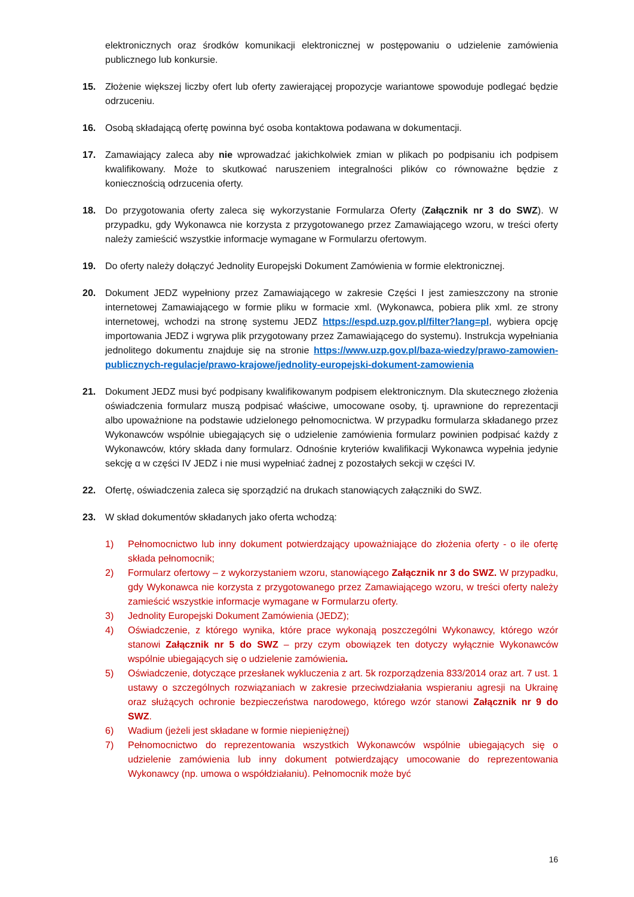elektronicznych oraz środków komunikacji elektronicznej w postępowaniu o udzielenie zamówienia publicznego lub konkursie.
15. Złożenie większej liczby ofert lub oferty zawierającej propozycje wariantowe spowoduje podlegać będzie odrzuceniu.
16. Osobą składającą ofertę powinna być osoba kontaktowa podawana w dokumentacji.
17. Zamawiający zaleca aby nie wprowadzać jakichkolwiek zmian w plikach po podpisaniu ich podpisem kwalifikowany. Może to skutkować naruszeniem integralności plików co równoważne będzie z koniecznością odrzucenia oferty.
18. Do przygotowania oferty zaleca się wykorzystanie Formularza Oferty (Załącznik nr 3 do SWZ). W przypadku, gdy Wykonawca nie korzysta z przygotowanego przez Zamawiającego wzoru, w treści oferty należy zamieścić wszystkie informacje wymagane w Formularzu ofertowym.
19. Do oferty należy dołączyć Jednolity Europejski Dokument Zamówienia w formie elektronicznej.
20. Dokument JEDZ wypełniony przez Zamawiającego w zakresie Części I jest zamieszczony na stronie internetowej Zamawiającego w formie pliku w formacie xml. (Wykonawca, pobiera plik xml. ze strony internetowej, wchodzi na stronę systemu JEDZ https://espd.uzp.gov.pl/filter?lang=pl, wybiera opcję importowania JEDZ i wgrywa plik przygotowany przez Zamawiającego do systemu). Instrukcja wypełniania jednolitego dokumentu znajduje się na stronie https://www.uzp.gov.pl/baza-wiedzy/prawo-zamowien-publicznych-regulacje/prawo-krajowe/jednolity-europejski-dokument-zamowienia
21. Dokument JEDZ musi być podpisany kwalifikowanym podpisem elektronicznym. Dla skutecznego złożenia oświadczenia formularz muszą podpisać właściwe, umocowane osoby, tj. uprawnione do reprezentacji albo upoważnione na podstawie udzielonego pełnomocnictwa. W przypadku formularza składanego przez Wykonawców wspólnie ubiegających się o udzielenie zamówienia formularz powinien podpisać każdy z Wykonawców, który składa dany formularz. Odnośnie kryteriów kwalifikacji Wykonawca wypełnia jedynie sekcję α w części IV JEDZ i nie musi wypełniać żadnej z pozostałych sekcji w części IV.
22. Ofertę, oświadczenia zaleca się sporządzić na drukach stanowiących załączniki do SWZ.
23. W skład dokumentów składanych jako oferta wchodzą:
1) Pełnomocnictwo lub inny dokument potwierdzający upoważniające do złożenia oferty - o ile ofertę składa pełnomocnik;
2) Formularz ofertowy – z wykorzystaniem wzoru, stanowiącego Załącznik nr 3 do SWZ. W przypadku, gdy Wykonawca nie korzysta z przygotowanego przez Zamawiającego wzoru, w treści oferty należy zamieścić wszystkie informacje wymagane w Formularzu oferty.
3) Jednolity Europejski Dokument Zamówienia (JEDZ);
4) Oświadczenie, z którego wynika, które prace wykonają poszczególni Wykonawcy, którego wzór stanowi Załącznik nr 5 do SWZ – przy czym obowiązek ten dotyczy wyłącznie Wykonawców wspólnie ubiegających się o udzielenie zamówienia.
5) Oświadczenie, dotyczące przesłanek wykluczenia z art. 5k rozporządzenia 833/2014 oraz art. 7 ust. 1 ustawy o szczególnych rozwiązaniach w zakresie przeciwdziałania wspieraniu agresji na Ukrainę oraz służących ochronie bezpieczeństwa narodowego, którego wzór stanowi Załącznik nr 9 do SWZ.
6) Wadium (jeżeli jest składane w formie niepieniężnej)
7) Pełnomocnictwo do reprezentowania wszystkich Wykonawców wspólnie ubiegających się o udzielenie zamówienia lub inny dokument potwierdzający umocowanie do reprezentowania Wykonawcy (np. umowa o współdziałaniu). Pełnomocnik może być
16